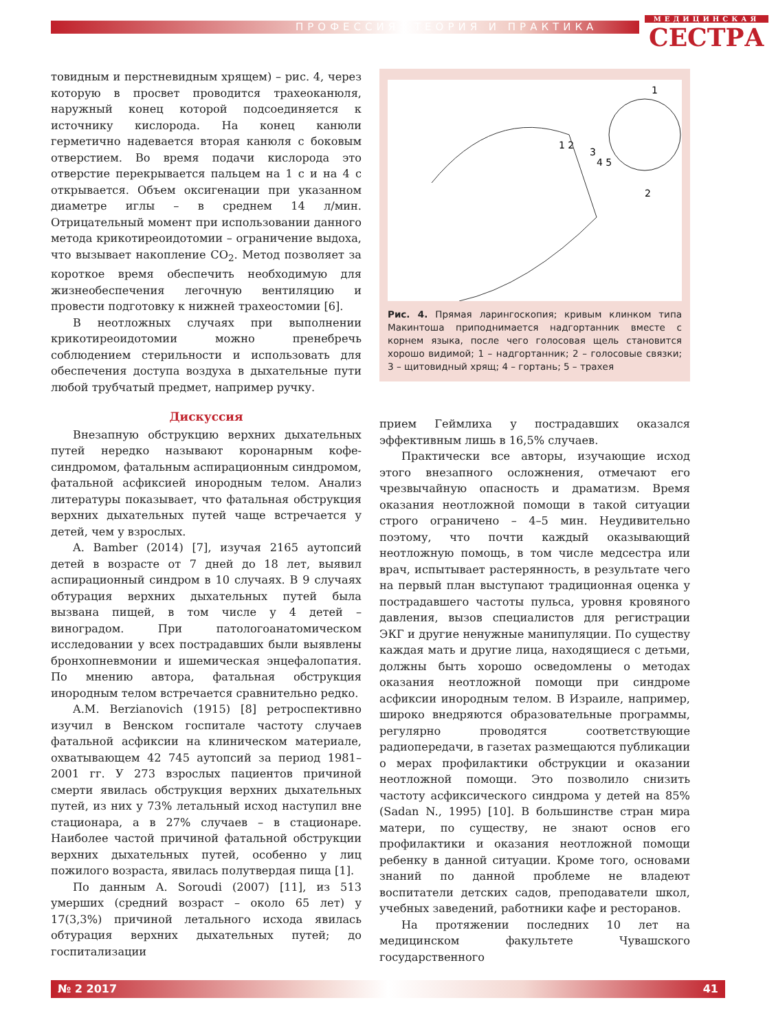ПРОФЕССИЯ: ТЕОРИЯ И ПРАКТИКА
МЕДИЦИНСКАЯ
СЕСТРА
товидным и перстневидным хрящем) – рис. 4, через которую в просвет проводится трахеоканюля, наружный конец которой подсоединяется к источнику кислорода. На конец канюли герметично надевается вторая канюля с боковым отверстием. Во время подачи кислорода это отверстие перекрывается пальцем на 1 с и на 4 с открывается. Объем оксигенации при указанном диаметре иглы – в среднем 14 л/мин. Отрицательный момент при использовании данного метода крикотиреоидотомии – ограничение выдоха, что вызывает накопление CO<sub>2</sub>. Метод позволяет за короткое время обеспечить необходимую для жизнеобеспечения легочную вентиляцию и провести подготовку к нижней трахеостомии [6].
В неотложных случаях при выполнении крикотиреоидотомии можно пренебречь соблюдением стерильности и использовать для обеспечения доступа воздуха в дыхательные пути любой трубчатый предмет, например ручку.
Дискуссия
Внезапную обструкцию верхних дыхательных путей нередко называют коронарным кофе-синдромом, фатальным аспирационным синдромом, фатальной асфиксией инородным телом. Анализ литературы показывает, что фатальная обструкция верхних дыхательных путей чаще встречается у детей, чем у взрослых.
A. Bamber (2014) [7], изучая 2165 аутопсий детей в возрасте от 7 дней до 18 лет, выявил аспирационный синдром в 10 случаях. В 9 случаях обтурация верхних дыхательных путей была вызвана пищей, в том числе у 4 детей – виноградом. При патологоанатомическом исследовании у всех пострадавших были выявлены бронхопневмонии и ишемическая энцефалопатия. По мнению автора, фатальная обструкция инородным телом встречается сравнительно редко.
A.M. Berzianovich (1915) [8] ретроспективно изучил в Венском госпитале частоту случаев фатальной асфиксии на клиническом материале, охватывающем 42 745 аутопсий за период 1981–2001 гг. У 273 взрослых пациентов причиной смерти явилась обструкция верхних дыхательных путей, из них у 73% летальный исход наступил вне стационара, а в 27% случаев – в стационаре. Наиболее частой причиной фатальной обструкции верхних дыхательных путей, особенно у лиц пожилого возраста, явилась полутвердая пища [1].
По данным A. Soroudi (2007) [11], из 513 умерших (средний возраст – около 65 лет) у 17(3,3%) причиной летального исхода явилась обтурация верхних дыхательных путей; до госпитализации
1
1 2
3
4 5
2
Рис. 4. Прямая ларингоскопия; кривым клинком типа Макинтоша приподнимается надгортанник вместе с корнем языка, после чего голосовая щель становится хорошо видимой; 1 – надгортанник; 2 – голосовые связки; 3 – щитовидный хрящ; 4 – гортань; 5 – трахея
прием Геймлиха у пострадавших оказался эффективным лишь в 16,5% случаев.
Практически все авторы, изучающие исход этого внезапного осложнения, отмечают его чрезвычайную опасность и драматизм. Время оказания неотложной помощи в такой ситуации строго ограничено – 4–5 мин. Неудивительно поэтому, что почти каждый оказывающий неотложную помощь, в том числе медсестра или врач, испытывает растерянность, в результате чего на первый план выступают традиционная оценка у пострадавшего частоты пульса, уровня кровяного давления, вызов специалистов для регистрации ЭКГ и другие ненужные манипуляции. По существу каждая мать и другие лица, находящиеся с детьми, должны быть хорошо осведомлены о методах оказания неотложной помощи при синдроме асфиксии инородным телом. В Израиле, например, широко внедряются образовательные программы, регулярно проводятся соответствующие радиопередачи, в газетах размещаются публикации о мерах профилактики обструкции и оказании неотложной помощи. Это позволило снизить частоту асфиксического синдрома у детей на 85% (Sadan N., 1995) [10]. В большинстве стран мира матери, по существу, не знают основ его профилактики и оказания неотложной помощи ребенку в данной ситуации. Кроме того, основами знаний по данной проблеме не владеют воспитатели детских садов, преподаватели школ, учебных заведений, работники кафе и ресторанов.
На протяжении последних 10 лет на медицинском факультете Чувашского государственного
№ 2 2017 41